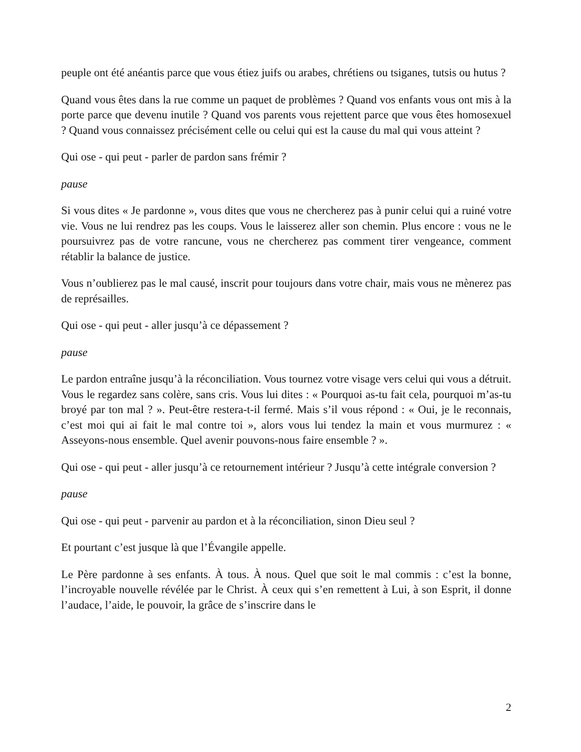peuple ont été anéantis parce que vous étiez juifs ou arabes, chrétiens ou tsiganes, tutsis ou hutus ?
Quand vous êtes dans la rue comme un paquet de problèmes ? Quand vos enfants vous ont mis à la porte parce que devenu inutile ? Quand vos parents vous rejettent parce que vous êtes homosexuel ? Quand vous connaissez précisément celle ou celui qui est la cause du mal qui vous atteint ?
Qui ose - qui peut - parler de pardon sans frémir ?
pause
Si vous dites « Je pardonne », vous dites que vous ne chercherez pas à punir celui qui a ruiné votre vie. Vous ne lui rendrez pas les coups. Vous le laisserez aller son chemin. Plus encore : vous ne le poursuivrez pas de votre rancune, vous ne chercherez pas comment tirer vengeance, comment rétablir la balance de justice.
Vous n’oublierez pas le mal causé, inscrit pour toujours dans votre chair, mais vous ne mènerez pas de représailles.
Qui ose - qui peut - aller jusqu’à ce dépassement ?
pause
Le pardon entraîne jusqu’à la réconciliation. Vous tournez votre visage vers celui qui vous a détruit. Vous le regardez sans colère, sans cris. Vous lui dites : « Pourquoi as-tu fait cela, pourquoi m’as-tu broyé par ton mal ? ». Peut-être restera-t-il fermé. Mais s’il vous répond : « Oui, je le reconnais, c’est moi qui ai fait le mal contre toi », alors vous lui tendez la main et vous murmurez : « Asseyons-nous ensemble. Quel avenir pouvons-nous faire ensemble ? ».
Qui ose - qui peut - aller jusqu’à ce retournement intérieur ? Jusqu’à cette intégrale conversion ?
pause
Qui ose - qui peut - parvenir au pardon et à la réconciliation, sinon Dieu seul ?
Et pourtant c’est jusque là que l’Évangile appelle.
Le Père pardonne à ses enfants. À tous. À nous. Quel que soit le mal commis : c’est la bonne, l’incroyable nouvelle révélée par le Christ. À ceux qui s’en remettent à Lui, à son Esprit, il donne l’audace, l’aide, le pouvoir, la grâce de s’inscrire dans le
2